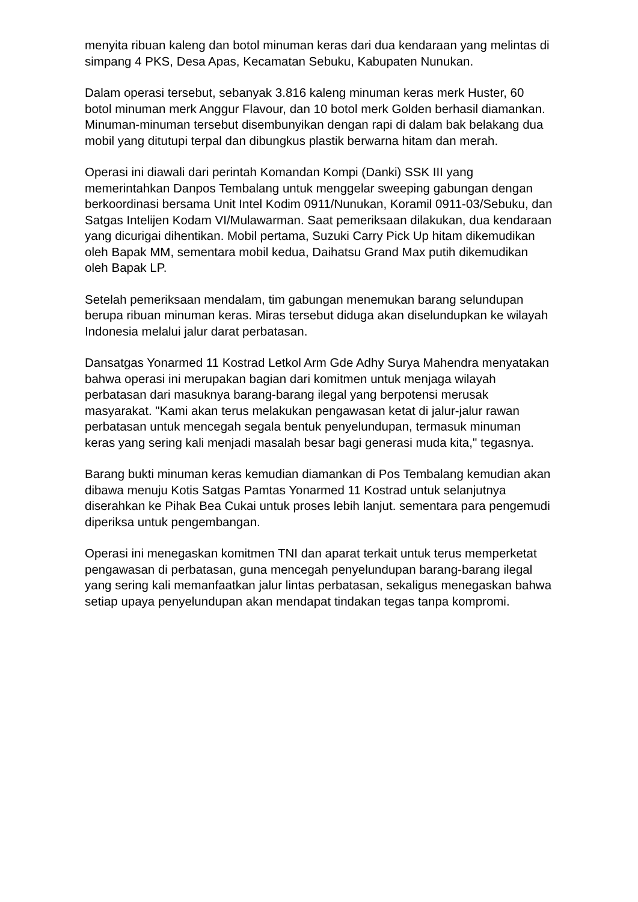menyita ribuan kaleng dan botol minuman keras dari dua kendaraan yang melintas di simpang 4 PKS, Desa Apas, Kecamatan Sebuku, Kabupaten Nunukan.
Dalam operasi tersebut, sebanyak 3.816 kaleng minuman keras merk Huster, 60 botol minuman merk Anggur Flavour, dan 10 botol merk Golden berhasil diamankan. Minuman-minuman tersebut disembunyikan dengan rapi di dalam bak belakang dua mobil yang ditutupi terpal dan dibungkus plastik berwarna hitam dan merah.
Operasi ini diawali dari perintah Komandan Kompi (Danki) SSK III yang memerintahkan Danpos Tembalang untuk menggelar sweeping gabungan dengan berkoordinasi bersama Unit Intel Kodim 0911/Nunukan, Koramil 0911-03/Sebuku, dan Satgas Intelijen Kodam VI/Mulawarman. Saat pemeriksaan dilakukan, dua kendaraan yang dicurigai dihentikan. Mobil pertama, Suzuki Carry Pick Up hitam dikemudikan oleh Bapak MM, sementara mobil kedua, Daihatsu Grand Max putih dikemudikan oleh Bapak LP.
Setelah pemeriksaan mendalam, tim gabungan menemukan barang selundupan berupa ribuan minuman keras. Miras tersebut diduga akan diselundupkan ke wilayah Indonesia melalui jalur darat perbatasan.
Dansatgas Yonarmed 11 Kostrad Letkol Arm Gde Adhy Surya Mahendra menyatakan bahwa operasi ini merupakan bagian dari komitmen untuk menjaga wilayah perbatasan dari masuknya barang-barang ilegal yang berpotensi merusak masyarakat. "Kami akan terus melakukan pengawasan ketat di jalur-jalur rawan perbatasan untuk mencegah segala bentuk penyelundupan, termasuk minuman keras yang sering kali menjadi masalah besar bagi generasi muda kita," tegasnya.
Barang bukti minuman keras kemudian diamankan di Pos Tembalang kemudian akan dibawa menuju Kotis Satgas Pamtas Yonarmed 11 Kostrad untuk selanjutnya diserahkan ke Pihak Bea Cukai untuk proses lebih lanjut. sementara para pengemudi diperiksa untuk pengembangan.
Operasi ini menegaskan komitmen TNI dan aparat terkait untuk terus memperketat pengawasan di perbatasan, guna mencegah penyelundupan barang-barang ilegal yang sering kali memanfaatkan jalur lintas perbatasan, sekaligus menegaskan bahwa setiap upaya penyelundupan akan mendapat tindakan tegas tanpa kompromi.